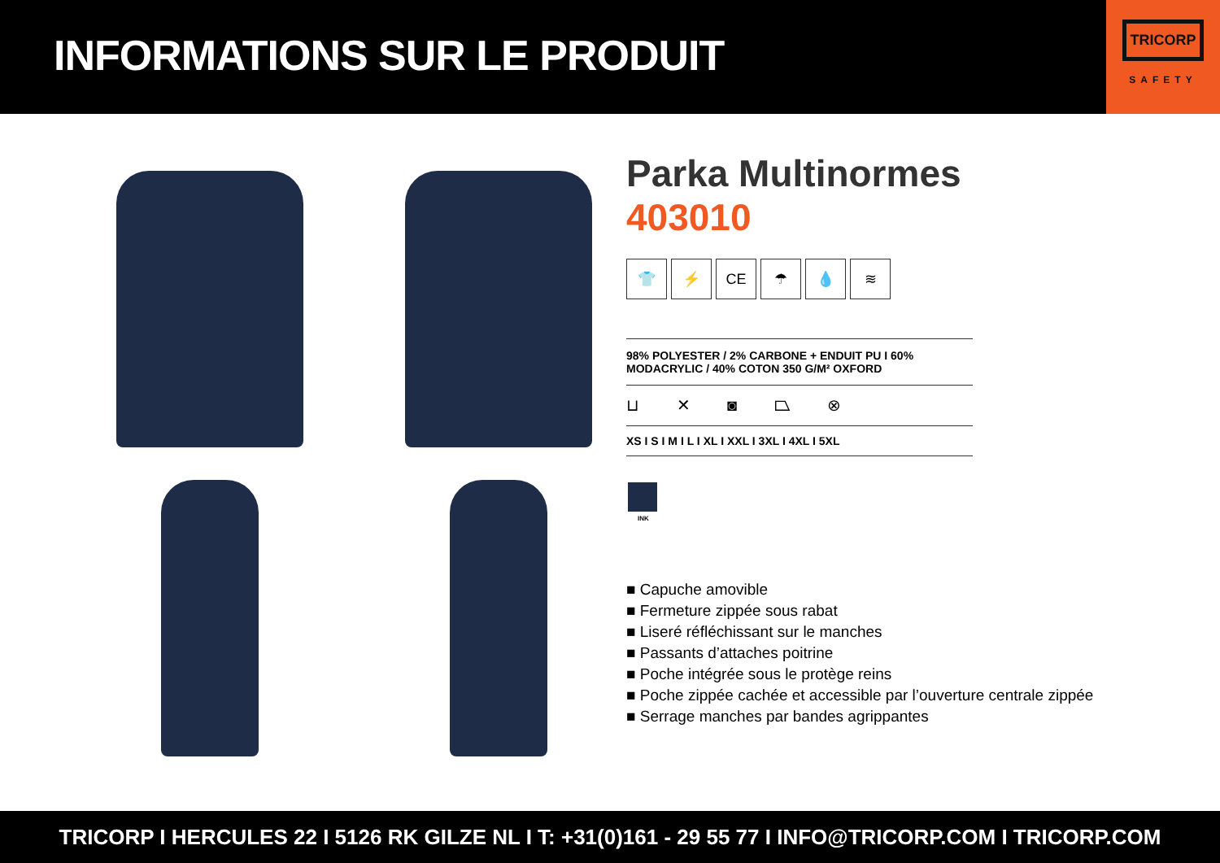INFORMATIONS SUR LE PRODUIT
TRICORP
SAFETY
Parka Multinormes
403010
👕 ⚡ CE ☂ 💧 ≋
98% POLYESTER / 2% CARBONE + ENDUIT PU I 60% MODACRYLIC / 40% COTON 350 G/M² OXFORD
⊔ ✕ ◙ ⏢ ⊗
XS I S I M I L I XL I XXL I 3XL I 4XL I 5XL
INK
■ Capuche amovible
■ Fermeture zippée sous rabat
■ Liseré réfléchissant sur le manches
■ Passants d’attaches poitrine
■ Poche intégrée sous le protège reins
■ Poche zippée cachée et accessible par l’ouverture centrale zippée
■ Serrage manches par bandes agrippantes
TRICORP I HERCULES 22 I 5126 RK GILZE NL I T: +31(0)161 - 29 55 77 I INFO@TRICORP.COM I TRICORP.COM